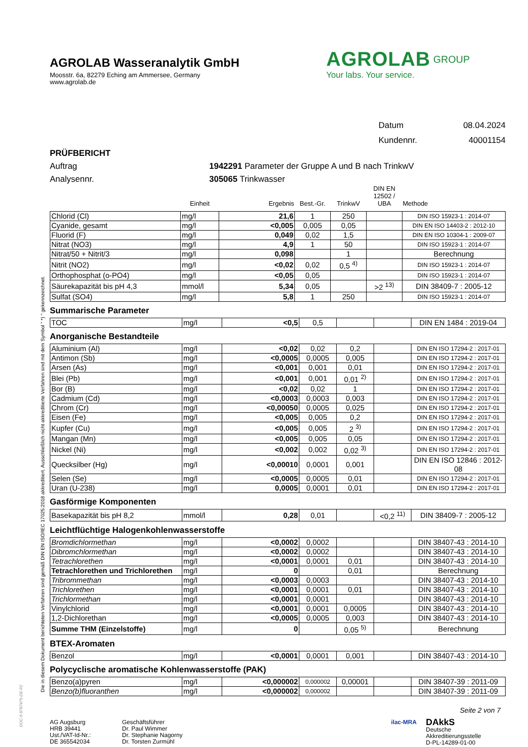Die in diesem Dokument berichteten Verfahren sind gemäß DIN EN ISO/IEC 17025:2018 akkreditiert. Ausschließlich nicht akkreditierte Verfahren sind mit dem Symbol " *) " gekennzeichnet.
AGROLAB Wasseranalytik GmbH
Moosstr. 6a, 82279 Eching am Ammersee, Germany
www.agrolab.de
AGROLAB<sup>GROUP</sup>
Your labs. Your service.
Datum 08.04.2024
Kundennr. 40001154
PRÜFBERICHT
Auftrag 1942291 Parameter der Gruppe A und B nach TrinkwV
Analysennr. 305065 Trinkwasser
| | Einheit | Ergebnis | Best.-Gr. | TrinkwV | DIN EN 12502 / UBA | Methode |
| --- | --- | --- | --- | --- | --- | --- |
| Chlorid (Cl) | mg/l | 21,6 | 1 | 250 | | DIN ISO 15923-1 : 2014-07 |
| Cyanide, gesamt | mg/l | <0,005 | 0,005 | 0,05 | | DIN EN ISO 14403-2 : 2012-10 |
| Fluorid (F) | mg/l | 0,049 | 0,02 | 1,5 | | DIN EN ISO 10304-1 : 2009-07 |
| Nitrat (NO3) | mg/l | 4,9 | 1 | 50 | | DIN ISO 15923-1 : 2014-07 |
| Nitrat/50 + Nitrit/3 | mg/l | 0,098 | | 1 | | Berechnung |
| Nitrit (NO2) | mg/l | <0,02 | 0,02 | 0,5 <sup>4)</sup> | | DIN ISO 15923-1 : 2014-07 |
| Orthophosphat (o-PO4) | mg/l | <0,05 | 0,05 | | | DIN ISO 15923-1 : 2014-07 |
| Säurekapazität bis pH 4,3 | mmol/l | 5,34 | 0,05 | | >2 <sup>13)</sup> | DIN 38409-7 : 2005-12 |
| Sulfat (SO4) | mg/l | 5,8 | 1 | 250 | | DIN ISO 15923-1 : 2014-07 |
Summarische Parameter
| TOC | mg/l | <0,5 | 0,5 | | | DIN EN 1484 : 2019-04 |
Anorganische Bestandteile
| Aluminium (Al) | mg/l | <0,02 | 0,02 | 0,2 | | DIN EN ISO 17294-2 : 2017-01 |
| Antimon (Sb) | mg/l | <0,0005 | 0,0005 | 0,005 | | DIN EN ISO 17294-2 : 2017-01 |
| Arsen (As) | mg/l | <0,001 | 0,001 | 0,01 | | DIN EN ISO 17294-2 : 2017-01 |
| Blei (Pb) | mg/l | <0,001 | 0,001 | 0,01 <sup>2)</sup> | | DIN EN ISO 17294-2 : 2017-01 |
| Bor (B) | mg/l | <0,02 | 0,02 | 1 | | DIN EN ISO 17294-2 : 2017-01 |
| Cadmium (Cd) | mg/l | <0,0003 | 0,0003 | 0,003 | | DIN EN ISO 17294-2 : 2017-01 |
| Chrom (Cr) | mg/l | <0,00050 | 0,0005 | 0,025 | | DIN EN ISO 17294-2 : 2017-01 |
| Eisen (Fe) | mg/l | <0,005 | 0,005 | 0,2 | | DIN EN ISO 17294-2 : 2017-01 |
| Kupfer (Cu) | mg/l | <0,005 | 0,005 | 2 <sup>3)</sup> | | DIN EN ISO 17294-2 : 2017-01 |
| Mangan (Mn) | mg/l | <0,005 | 0,005 | 0,05 | | DIN EN ISO 17294-2 : 2017-01 |
| Nickel (Ni) | mg/l | <0,002 | 0,002 | 0,02 <sup>3)</sup> | | DIN EN ISO 17294-2 : 2017-01 |
| Quecksilber (Hg) | mg/l | <0,00010 | 0,0001 | 0,001 | | DIN EN ISO 12846 : 2012-08 |
| Selen (Se) | mg/l | <0,0005 | 0,0005 | 0,01 | | DIN EN ISO 17294-2 : 2017-01 |
| Uran (U-238) | mg/l | 0,0005 | 0,0001 | 0,01 | | DIN EN ISO 17294-2 : 2017-01 |
Gasförmige Komponenten
| Basekapazität bis pH 8,2 | mmol/l | 0,28 | 0,01 | | <0,2 <sup>11)</sup> | DIN 38409-7 : 2005-12 |
Leichtflüchtige Halogenkohlenwasserstoffe
| Bromdichlormethan | mg/l | <0,0002 | 0,0002 | | | DIN 38407-43 : 2014-10 |
| Dibromchlormethan | mg/l | <0,0002 | 0,0002 | | | DIN 38407-43 : 2014-10 |
| Tetrachlorethen | mg/l | <0,0001 | 0,0001 | 0,01 | | DIN 38407-43 : 2014-10 |
| Tetrachlorethen und Trichlorethen | mg/l | 0 | | 0,01 | | Berechnung |
| Tribrommethan | mg/l | <0,0003 | 0,0003 | | | DIN 38407-43 : 2014-10 |
| Trichlorethen | mg/l | <0,0001 | 0,0001 | 0,01 | | DIN 38407-43 : 2014-10 |
| Trichlormethan | mg/l | <0,0001 | 0,0001 | | | DIN 38407-43 : 2014-10 |
| Vinylchlorid | mg/l | <0,0001 | 0,0001 | 0,0005 | | DIN 38407-43 : 2014-10 |
| 1,2-Dichlorethan | mg/l | <0,0005 | 0,0005 | 0,003 | | DIN 38407-43 : 2014-10 |
| Summe THM (Einzelstoffe) | mg/l | 0 | | 0,05 <sup>5)</sup> | | Berechnung |
BTEX-Aromaten
| Benzol | mg/l | <0,0001 | 0,0001 | 0,001 | | DIN 38407-43 : 2014-10 |
Polycyclische aromatische Kohlenwasserstoffe (PAK)
| Benzo(a)pyren | mg/l | <0,000002 | 0,000002 | 0,00001 | | DIN 38407-39 : 2011-09 |
| Benzo(b)fluoranthen | mg/l | <0,000002 | 0,000002 | | | DIN 38407-39 : 2011-09 |
Seite 2 von 7
AG Augsburg
HRB 39441
Ust./VAT-Id-Nr.:
DE 365542034
Geschäftsführer
Dr. Paul Wimmer
Dr. Stephanie Nagorny
Dr. Torsten Zurmühl
ilac-MRA
DAkkS
Deutsche
Akkreditierungsstelle
D-PL-14289-01-00
DOC-5-9787475-DE-P2